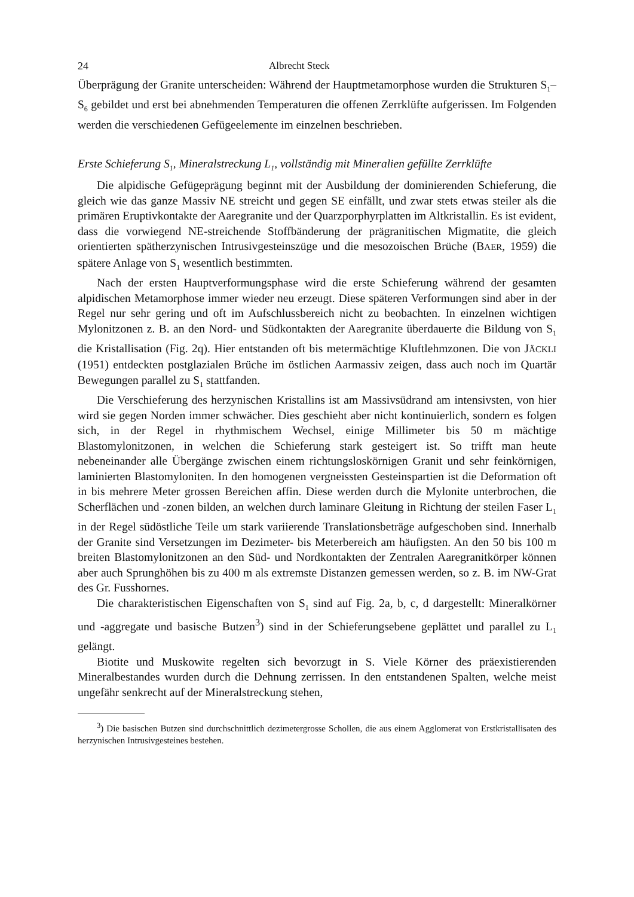24 Albrecht Steck
Überprägung der Granite unterscheiden: Während der Hauptmetamorphose wurden die Strukturen S<sub>1</sub>–S<sub>6</sub> gebildet und erst bei abnehmenden Temperaturen die offenen Zerrklüfte aufgerissen. Im Folgenden werden die verschiedenen Gefügeelemente im einzelnen beschrieben.
Erste Schieferung S<sub>1</sub>, Mineralstreckung L<sub>1</sub>, vollständig mit Mineralien gefüllte Zerrklüfte
Die alpidische Gefügeprägung beginnt mit der Ausbildung der dominierenden Schieferung, die gleich wie das ganze Massiv NE streicht und gegen SE einfällt, und zwar stets etwas steiler als die primären Eruptivkontakte der Aaregranite und der Quarzporphyrplatten im Altkristallin. Es ist evident, dass die vorwiegend NE-streichende Stoffbänderung der prägranitischen Migmatite, die gleich orientierten spätherzynischen Intrusivgesteinszüge und die mesozoischen Brüche (BAER, 1959) die spätere Anlage von S<sub>1</sub> wesentlich bestimmten.
Nach der ersten Hauptverformungsphase wird die erste Schieferung während der gesamten alpidischen Metamorphose immer wieder neu erzeugt. Diese späteren Verformungen sind aber in der Regel nur sehr gering und oft im Aufschlussbereich nicht zu beobachten. In einzelnen wichtigen Mylonitzonen z. B. an den Nord- und Südkontakten der Aaregranite überdauerte die Bildung von S<sub>1</sub> die Kristallisation (Fig. 2q). Hier entstanden oft bis metermächtige Kluftlehmzonen. Die von JÄCKLI (1951) entdeckten postglazialen Brüche im östlichen Aarmassiv zeigen, dass auch noch im Quartär Bewegungen parallel zu S<sub>1</sub> stattfanden.
Die Verschieferung des herzynischen Kristallins ist am Massivsüdrand am intensivsten, von hier wird sie gegen Norden immer schwächer. Dies geschieht aber nicht kontinuierlich, sondern es folgen sich, in der Regel in rhythmischem Wechsel, einige Millimeter bis 50 m mächtige Blastomylonitzonen, in welchen die Schieferung stark gesteigert ist. So trifft man heute nebeneinander alle Übergänge zwischen einem richtungsloskörnigen Granit und sehr feinkörnigen, laminierten Blastomyloniten. In den homogenen vergneissten Gesteinspartien ist die Deformation oft in bis mehrere Meter grossen Bereichen affin. Diese werden durch die Mylonite unterbrochen, die Scherflächen und -zonen bilden, an welchen durch laminare Gleitung in Richtung der steilen Faser L<sub>1</sub> in der Regel südöstliche Teile um stark variierende Translationsbeträge aufgeschoben sind. Innerhalb der Granite sind Versetzungen im Dezimeter- bis Meterbereich am häufigsten. An den 50 bis 100 m breiten Blastomylonitzonen an den Süd- und Nordkontakten der Zentralen Aaregranitkörper können aber auch Sprunghöhen bis zu 400 m als extremste Distanzen gemessen werden, so z. B. im NW-Grat des Gr. Fusshornes.
Die charakteristischen Eigenschaften von S<sub>1</sub> sind auf Fig. 2a, b, c, d dargestellt: Mineralkörner und -aggregate und basische Butzen<sup>3</sup>) sind in der Schieferungsebene geplättet und parallel zu L<sub>1</sub> gelängt.
Biotite und Muskowite regelten sich bevorzugt in S. Viele Körner des präexistierenden Mineralbestandes wurden durch die Dehnung zerrissen. In den entstandenen Spalten, welche meist ungefähr senkrecht auf der Mineralstreckung stehen,
<sup>3</sup>) Die basischen Butzen sind durchschnittlich dezimetergrosse Schollen, die aus einem Agglomerat von Erstkristallisaten des herzynischen Intrusivgesteines bestehen.